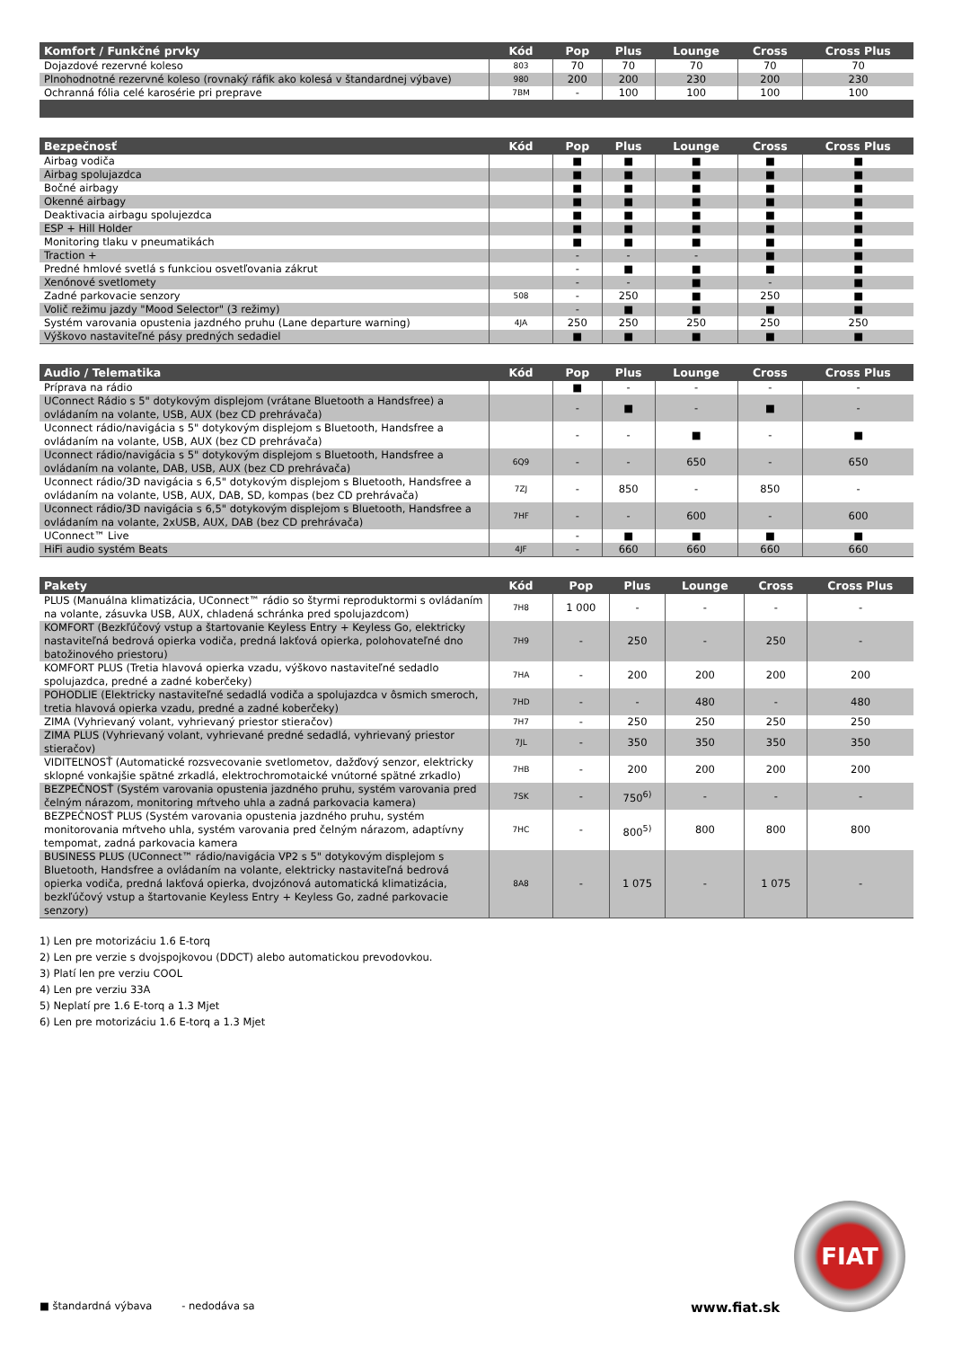| Komfort / Funkčné prvky | Kód | Pop | Plus | Lounge | Cross | Cross Plus |
| --- | --- | --- | --- | --- | --- | --- |
| Dojazdové rezervné koleso | 803 | 70 | 70 | 70 | 70 | 70 |
| Plnohodnotné rezervné koleso (rovnaký ráfik ako kolesá v štandardnej výbave) | 980 | 200 | 200 | 230 | 200 | 230 |
| Ochranná fólia celé karosérie pri preprave | 7BM | - | 100 | 100 | 100 | 100 |
| Bezpečnosť | Kód | Pop | Plus | Lounge | Cross | Cross Plus |
| --- | --- | --- | --- | --- | --- | --- |
| Airbag vodiča | | ■ | ■ | ■ | ■ | ■ |
| Airbag spolujazdca | | ■ | ■ | ■ | ■ | ■ |
| Bočné airbagy | | ■ | ■ | ■ | ■ | ■ |
| Okenné airbagy | | ■ | ■ | ■ | ■ | ■ |
| Deaktivacia airbagu spolujezdca | | ■ | ■ | ■ | ■ | ■ |
| ESP + Hill Holder | | ■ | ■ | ■ | ■ | ■ |
| Monitoring tlaku v pneumatikách | | ■ | ■ | ■ | ■ | ■ |
| Traction + | | - | - | - | ■ | ■ |
| Predné hmlové svetlá s funkciou osvetľovania zákrut | | - | ■ | ■ | ■ | ■ |
| Xenónové svetlomety | | - | - | ■ | - | ■ |
| Zadné parkovacie senzory | 508 | - | 250 | ■ | 250 | ■ |
| Volič režimu jazdy "Mood Selector" (3 režimy) | | - | ■ | ■ | ■ | ■ |
| Systém varovania opustenia jazdného pruhu (Lane departure warning) | 4JA | 250 | 250 | 250 | 250 | 250 |
| Výškovo nastaviteľné pásy predných sedadiel | | ■ | ■ | ■ | ■ | ■ |
| Audio / Telematika | Kód | Pop | Plus | Lounge | Cross | Cross Plus |
| --- | --- | --- | --- | --- | --- | --- |
| Príprava na rádio | | ■ | - | - | - | - |
| UConnect Rádio s 5" dotykovým displejom (vrátane Bluetooth a Handsfree) a ovládaním na volante, USB, AUX (bez CD prehrávača) | | - | ■ | - | ■ | - |
| Uconnect rádio/navigácia s 5" dotykovým displejom s Bluetooth, Handsfree a ovládaním na volante, USB, AUX (bez CD prehrávača) | | - | - | ■ | - | ■ |
| Uconnect rádio/navigácia s 5" dotykovým displejom s Bluetooth, Handsfree a ovládaním na volante, DAB, USB, AUX (bez CD prehrávača) | 6Q9 | - | - | 650 | - | 650 |
| Uconnect rádio/3D navigácia s 6,5" dotykovým displejom s Bluetooth, Handsfree a ovládaním na volante, USB, AUX, DAB, SD, kompas (bez CD prehrávača) | 7ZJ | - | 850 | - | 850 | - |
| Uconnect rádio/3D navigácia s 6,5" dotykovým displejom s Bluetooth, Handsfree a ovládaním na volante, 2xUSB, AUX, DAB (bez CD prehrávača) | 7HF | - | - | 600 | - | 600 |
| UConnect™ Live | | - | ■ | ■ | ■ | ■ |
| HiFi audio systém Beats | 4JF | - | 660 | 660 | 660 | 660 |
| Pakety | Kód | Pop | Plus | Lounge | Cross | Cross Plus |
| --- | --- | --- | --- | --- | --- | --- |
| PLUS (Manuálna klimatizácia, UConnect™ rádio so štyrmi reproduktormi s ovládaním na volante, zásuvka USB, AUX, chladená schránka pred spolujazdcom) | 7H8 | 1 000 | - | - | - | - |
| KOMFORT (Bezkľúčový vstup a štartovanie Keyless Entry + Keyless Go, elektricky nastaviteľná bedrová opierka vodiča, predná lakťová opierka, polohovateľné dno batožinového priestoru) | 7H9 | - | 250 | - | 250 | - |
| KOMFORT PLUS (Tretia hlavová opierka vzadu, výškovo nastaviteľné sedadlo spolujazdca, predné a zadné koberčeky) | 7HA | - | 200 | 200 | 200 | 200 |
| POHODLIE (Elektricky nastaviteľné sedadlá vodiča a spolujazdca v ôsmich smeroch, tretia hlavová opierka vzadu, predné a zadné koberčeky) | 7HD | - | - | 480 | - | 480 |
| ZIMA (Vyhrievaný volant, vyhrievaný priestor stieračov) | 7H7 | - | 250 | 250 | 250 | 250 |
| ZIMA PLUS (Vyhrievaný volant, vyhrievané predné sedadlá, vyhrievaný priestor stieračov) | 7JL | - | 350 | 350 | 350 | 350 |
| VIDITEĽNOSŤ (Automatické rozsvecovanie svetlometov, dažďový senzor, elektricky sklopné vonkajšie spätné zrkadlá, elektrochromotaické vnútorné spätné zrkadlo) | 7HB | - | 200 | 200 | 200 | 200 |
| BEZPEČNOSŤ (Systém varovania opustenia jazdného pruhu, systém varovania pred čelným nárazom, monitoring mŕtveho uhla a zadná parkovacia kamera) | 7SK | - | 750<sup>6)</sup> | - | - | - |
| BEZPEČNOSŤ PLUS (Systém varovania opustenia jazdného pruhu, systém monitorovania mŕtveho uhla, systém varovania pred čelným nárazom, adaptívny tempomat, zadná parkovacia kamera | 7HC | - | 800<sup>5)</sup> | 800 | 800 | 800 |
| BUSINESS PLUS (UConnect™ rádio/navigácia VP2 s 5" dotykovým displejom s Bluetooth, Handsfree a ovládaním na volante, elektricky nastaviteľná bedrová opierka vodiča, predná lakťová opierka, dvojzónová automatická klimatizácia, bezkľúčový vstup a štartovanie Keyless Entry + Keyless Go, zadné parkovacie senzory) | 8A8 | - | 1 075 | - | 1 075 | - |
1) Len pre motorizáciu 1.6 E-torq
2) Len pre verzie s dvojspojkovou (DDCT) alebo automatickou prevodovkou.
3) Platí len pre verziu COOL
4) Len pre verziu 33A
5) Neplatí pre 1.6 E-torq a 1.3 Mjet
6) Len pre motorizáciu 1.6 E-torq a 1.3 Mjet
■ štandardná výbava - nedodáva sa www.fiat.sk
FIAT